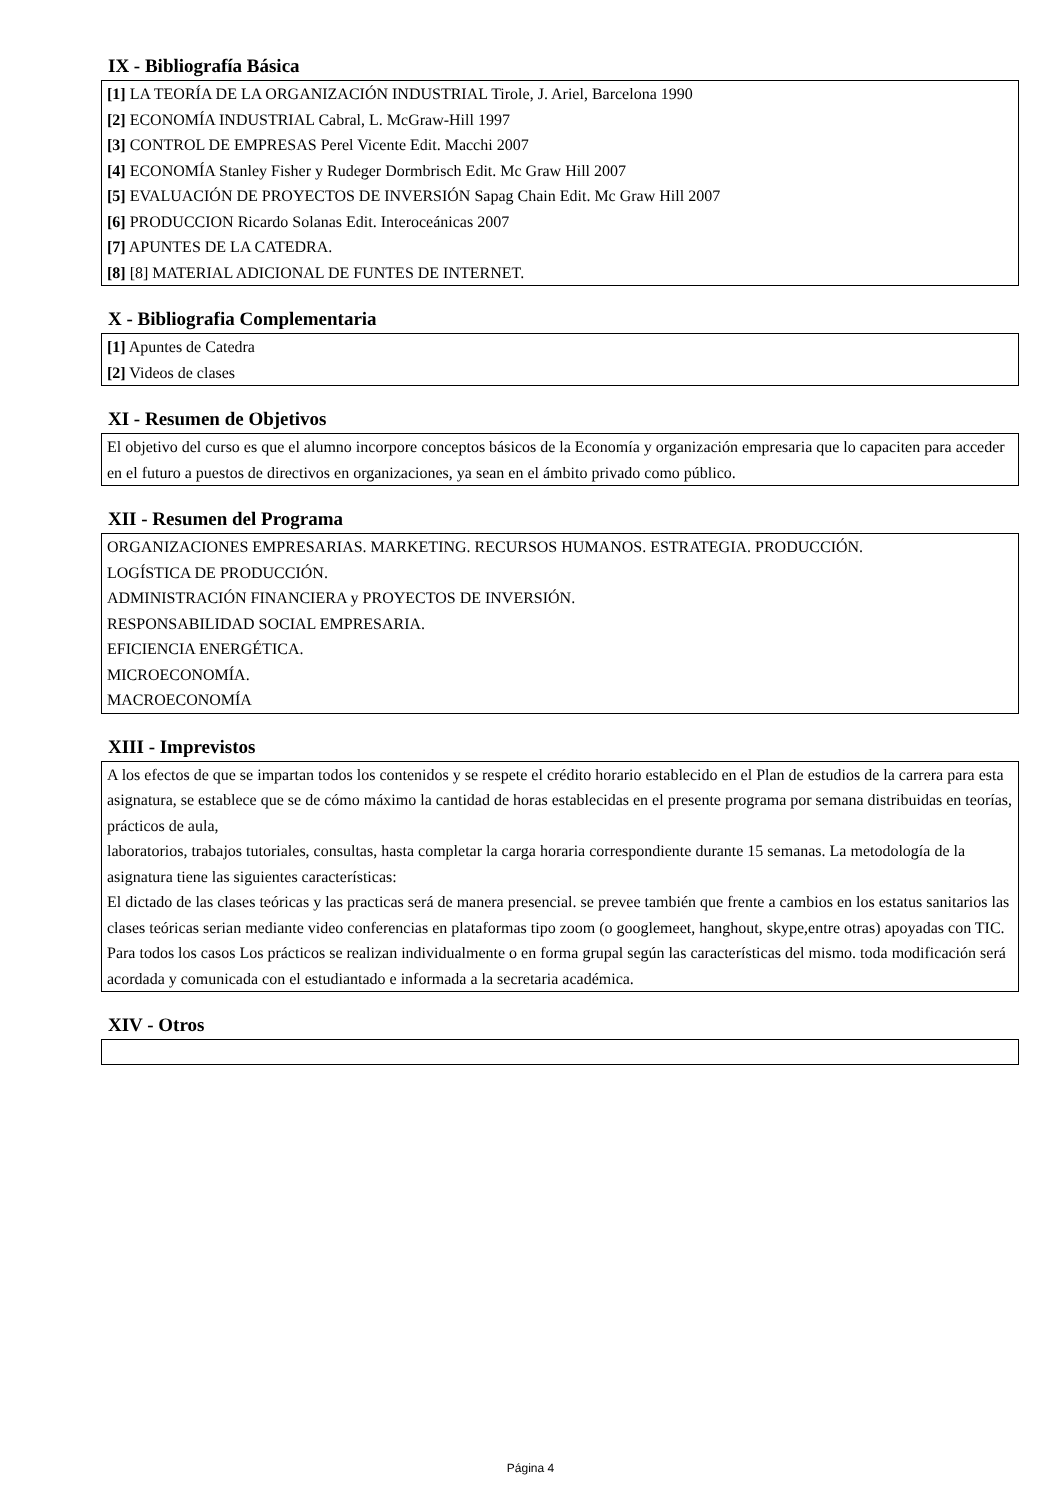IX - Bibliografía Básica
[1] LA TEORÍA DE LA ORGANIZACIÓN INDUSTRIAL Tirole, J. Ariel, Barcelona 1990
[2] ECONOMÍA INDUSTRIAL Cabral, L. McGraw-Hill 1997
[3] CONTROL DE EMPRESAS Perel Vicente Edit. Macchi 2007
[4] ECONOMÍA Stanley Fisher y Rudeger Dormbrisch Edit. Mc Graw Hill 2007
[5] EVALUACIÓN DE PROYECTOS DE INVERSIÓN Sapag Chain Edit. Mc Graw Hill 2007
[6] PRODUCCION Ricardo Solanas Edit. Interoceánicas 2007
[7] APUNTES DE LA CATEDRA.
[8] [8] MATERIAL ADICIONAL DE FUNTES DE INTERNET.
X - Bibliografia Complementaria
[1] Apuntes de Catedra
[2] Videos de clases
XI - Resumen de Objetivos
El objetivo del curso es que el alumno incorpore conceptos básicos de la Economía y organización empresaria que lo capaciten para acceder en el futuro a puestos de directivos en organizaciones, ya sean en el ámbito privado como público.
XII - Resumen del Programa
ORGANIZACIONES EMPRESARIAS. MARKETING. RECURSOS HUMANOS. ESTRATEGIA. PRODUCCIÓN.
LOGÍSTICA DE PRODUCCIÓN.
ADMINISTRACIÓN FINANCIERA y PROYECTOS DE INVERSIÓN.
RESPONSABILIDAD SOCIAL EMPRESARIA.
EFICIENCIA ENERGÉTICA.
MICROECONOMÍA.
MACROECONOMÍA
XIII - Imprevistos
A los efectos de que se impartan todos los contenidos y se respete el crédito horario establecido en el Plan de estudios de la carrera para esta asignatura, se establece que se de cómo máximo la cantidad de horas establecidas en el presente programa por semana distribuidas en teorías, prácticos de aula,
laboratorios, trabajos tutoriales, consultas, hasta completar la carga horaria correspondiente durante 15 semanas. La metodología de la asignatura tiene las siguientes características:
El dictado de las clases teóricas y las practicas será de manera presencial. se prevee también que frente a cambios en los estatus sanitarios las clases teóricas serian mediante video conferencias en plataformas tipo zoom (o googlemeet, hanghout, skype,entre otras) apoyadas con TIC.
Para todos los casos Los prácticos se realizan individualmente o en forma grupal según las características del mismo. toda modificación será acordada y comunicada con el estudiantado e informada a la secretaria académica.
XIV - Otros
Página 4